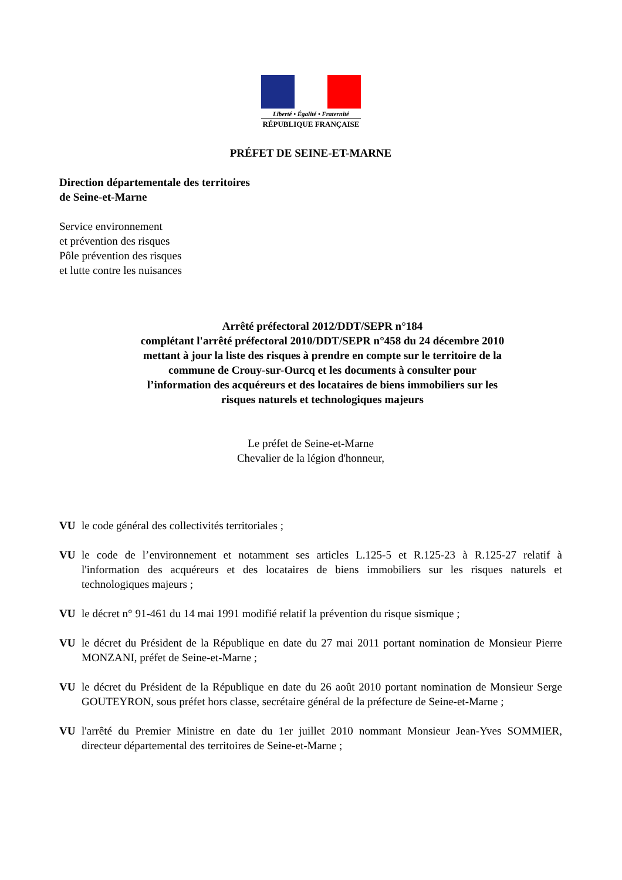Liberté • Égalité • Fraternité
RÉPUBLIQUE FRANÇAISE
PRÉFET DE SEINE-ET-MARNE
Direction départementale des territoires
de Seine-et-Marne
Service environnement
et prévention des risques
Pôle prévention des risques
et lutte contre les nuisances
Arrêté préfectoral 2012/DDT/SEPR n°184
complétant l'arrêté préfectoral 2010/DDT/SEPR n°458 du 24 décembre 2010
mettant à jour la liste des risques à prendre en compte sur le territoire de la
commune de Crouy-sur-Ourcq et les documents à consulter pour
l’information des acquéreurs et des locataires de biens immobiliers sur les
risques naturels et technologiques majeurs
Le préfet de Seine-et-Marne
Chevalier de la légion d'honneur,
VU le code général des collectivités territoriales ;
VU le code de l’environnement et notamment ses articles L.125-5 et R.125-23 à R.125-27 relatif à l'information des acquéreurs et des locataires de biens immobiliers sur les risques naturels et technologiques majeurs ;
VU le décret n° 91-461 du 14 mai 1991 modifié relatif la prévention du risque sismique ;
VU le décret du Président de la République en date du 27 mai 2011 portant nomination de Monsieur Pierre MONZANI, préfet de Seine-et-Marne ;
VU le décret du Président de la République en date du 26 août 2010 portant nomination de Monsieur Serge GOUTEYRON, sous préfet hors classe, secrétaire général de la préfecture de Seine-et-Marne ;
VU l'arrêté du Premier Ministre en date du 1er juillet 2010 nommant Monsieur Jean-Yves SOMMIER, directeur départemental des territoires de Seine-et-Marne ;